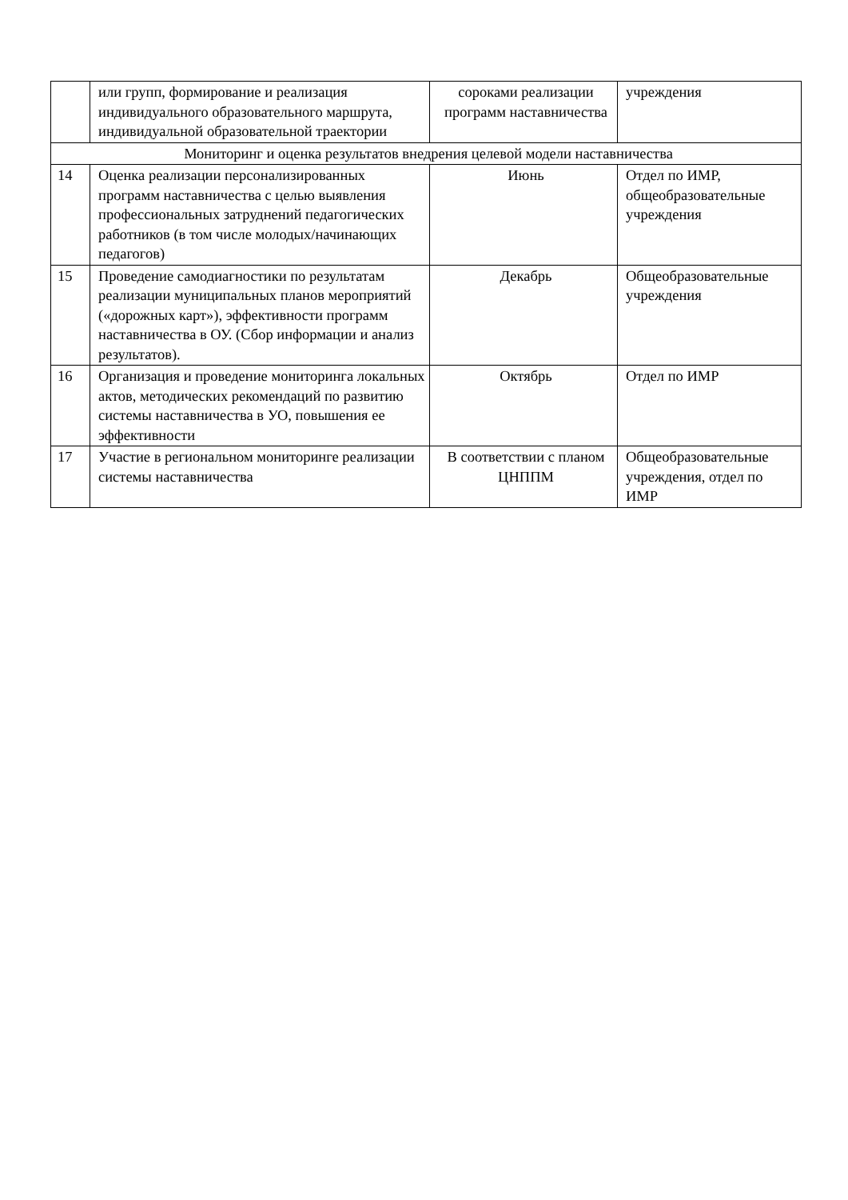| | или групп, формирование и реализация индивидуального образовательного маршрута, индивидуальной образовательной траектории | сороками реализации программ наставничества | учреждения |
| Мониторинг и оценка результатов внедрения целевой модели наставничества | | | |
| 14 | Оценка реализации персонализированных программ наставничества с целью выявления профессиональных затруднений педагогических работников (в том числе молодых/начинающих педагогов) | Июнь | Отдел по ИМР, общеобразовательные учреждения |
| 15 | Проведение самодиагностики по результатам реализации муниципальных планов мероприятий («дорожных карт»), эффективности программ наставничества в ОУ. (Сбор информации и анализ результатов). | Декабрь | Общеобразовательные учреждения |
| 16 | Организация и проведение мониторинга локальных актов, методических рекомендаций по развитию системы наставничества в УО, повышения ее эффективности | Октябрь | Отдел по ИМР |
| 17 | Участие в региональном мониторинге реализации системы наставничества | В соответствии с планом ЦНППМ | Общеобразовательные учреждения, отдел по ИМР |